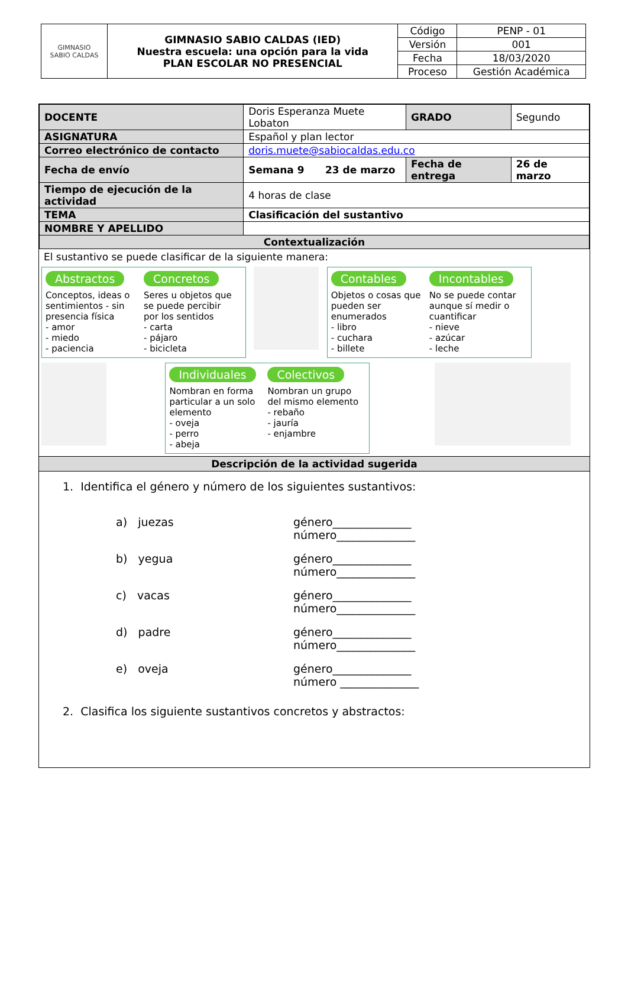| GIMNASIO SABIO CALDAS | GIMNASIO SABIO CALDAS (IED) Nuestra escuela: una opción para la vida PLAN ESCOLAR NO PRESENCIAL | Código | PENP - 01 |
| | | Versión | 001 |
| | | Fecha | 18/03/2020 |
| | | Proceso | Gestión Académica |
| DOCENTE | Doris Esperanza Muete Lobaton | GRADO | Segundo | |
| ASIGNATURA | Español y plan lector | | | |
| Correo electrónico de contacto | doris.muete@sabiocaldas.edu.co | | | |
| Fecha de envío | Semana 9 23 de marzo | Fecha de entrega | | 26 de marzo |
| Tiempo de ejecución de la actividad | 4 horas de clase | | | |
| TEMA | Clasificación del sustantivo | | | |
| NOMBRE Y APELLIDO | | | | |
| Contextualización | | | | |
El sustantivo se puede clasificar de la siguiente manera:
Abstractos
Conceptos, ideas o sentimientos - sin presencia física
- amor
- miedo
- paciencia
Concretos
Seres u objetos que se puede percibir por los sentidos
- carta
- pájaro
- bicicleta
Contables
Objetos o cosas que pueden ser enumerados
- libro
- cuchara
- billete
Incontables
No se puede contar aunque sí medir o cuantificar
- nieve
- azúcar
- leche
Individuales
Nombran en forma particular a un solo elemento
- oveja
- perro
- abeja
Colectivos
Nombran un grupo del mismo elemento
- rebaño
- jauría
- enjambre
Descripción de la actividad sugerida
1. Identifica el género y número de los siguientes sustantivos:
a) juezas género______________
número______________
b) yegua género______________
número______________
c) vacas género______________
número______________
d) padre género______________
número______________
e) oveja género______________
número ______________
2. Clasifica los siguiente sustantivos concretos y abstractos: